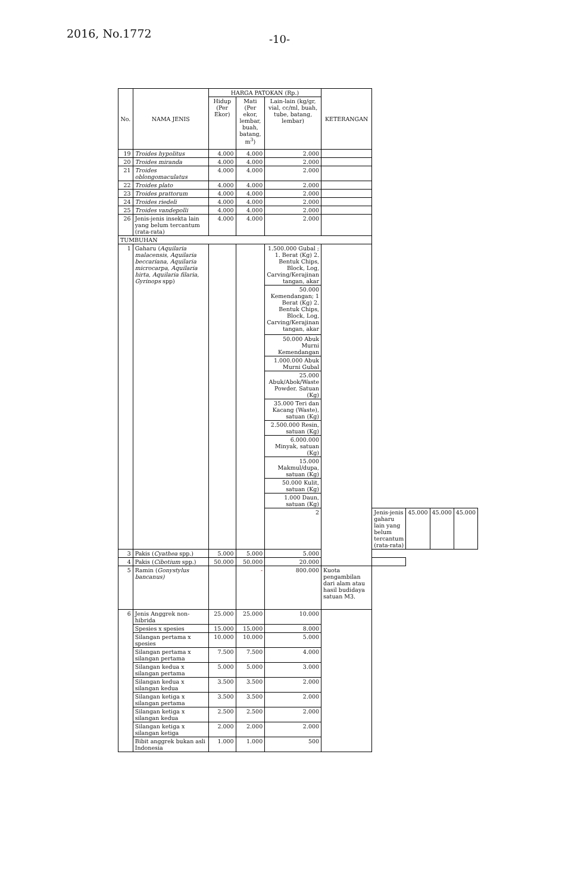2016, No.1772
-10-
| No. | NAMA JENIS | HARGA PATOKAN (Rp.) | | | KETERANGAN | | | | |
| --- | --- | --- | --- | --- | --- | --- | --- | --- | --- |
| | | Hidup (Per Ekor) | Mati (Per ekor, lembar, buah, batang, m<sup>3</sup>) | Lain-lain (kg/gr, vial, cc/ml, buah, tube, batang, lembar) | | | | | |
| 19 | Troides hypolitus | 4.000 | 4.000 | 2.000 | | | | | |
| 20 | Troides miranda | 4.000 | 4.000 | 2.000 | | | | | |
| 21 | Troides oblongomaculatus | 4.000 | 4.000 | 2.000 | | | | | |
| 22 | Troides plato | 4.000 | 4.000 | 2.000 | | | | | |
| 23 | Troides prattorum | 4.000 | 4.000 | 2.000 | | | | | |
| 24 | Troides riedeli | 4.000 | 4.000 | 2.000 | | | | | |
| 25 | Troides vandepolli | 4.000 | 4.000 | 2.000 | | | | | |
| 26 | Jenis-jenis insekta lain yang belum tercantum (rata-rata) | 4.000 | 4.000 | 2.000 | | | | | |
| TUMBUHAN | | | | | | | | | |
| 1 | Gaharu ( Aquilaria malacensis, Aquilaria beccariana, Aquilaria microcarpa, Aquilaria hirta, Aquilaria filaria, Gyrinops spp) | | | 1.500.000 Gubal ; 1. Berat (Kg) 2. Bentuk Chips, Block, Log, Carving/Kerajinan tangan, akar | | | | | |
| | | | | 50.000 Kemendangan; 1 Berat (Kg) 2. Bentuk Chips, Block, Log, Carving/Kerajinan tangan, akar | | | | | |
| | | | | 50.000 Abuk Murni Kemendangan | | | | | |
| | | | | 1.000.000 Abuk Murni Gubal | | | | | |
| | | | | 25.000 Abuk/Abok/Waste Powder. Satuan (Kg) | | | | | |
| | | | | 35.000 Teri dan Kacang (Waste), satuan (Kg) | | | | | |
| | | | | 2.500.000 Resin, satuan (Kg) | | | | | |
| | | | | 6.000.000 Minyak, satuan (Kg) | | | | | |
| | | | | 15.000 Makmul/dupa, satuan (Kg) | | | | | |
| | | | | 50.000 Kulit, satuan (Kg) | | | | | |
| | | | | 1.000 Daun, satuan (Kg) | | | | | |
| | | | | 2 | | Jenis-jenis gaharu lain yang belum tercantum (rata-rata) | 45.000 | 45.000 | 45.000 |
| 3 | Pakis ( Cyathea spp.) | 5.000 | 5.000 | 5.000 | | | | | |
| 4 | Pakis ( Cibotium spp.) | 50.000 | 50.000 | 20.000 | | | | | |
| 5 | Ramin ( Gonystylus bancanus) | | - | 800.000 | Kuota pengambilan dari alam atau hasil budidaya satuan M3. | | | | |
| 6 | Jenis Anggrek non-hibrida | 25.000 | 25.000 | 10.000 | | | | | |
| | Spesies x spesies | 15.000 | 15.000 | 8.000 | | | | | |
| | Silangan pertama x spesies | 10.000 | 10.000 | 5.000 | | | | | |
| | Silangan pertama x silangan pertama | 7.500 | 7.500 | 4.000 | | | | | |
| | Silangan kedua x silangan pertama | 5.000 | 5.000 | 3.000 | | | | | |
| | Silangan kedua x silangan kedua | 3.500 | 3.500 | 2.000 | | | | | |
| | Silangan ketiga x silangan pertama | 3.500 | 3.500 | 2.000 | | | | | |
| | Silangan ketiga x silangan kedua | 2.500 | 2.500 | 2.000 | | | | | |
| | Silangan ketiga x silangan ketiga | 2.000 | 2.000 | 2.000 | | | | | |
| | Bibit anggrek bukan asli Indonesia | 1.000 | 1.000 | 500 | | | | | |